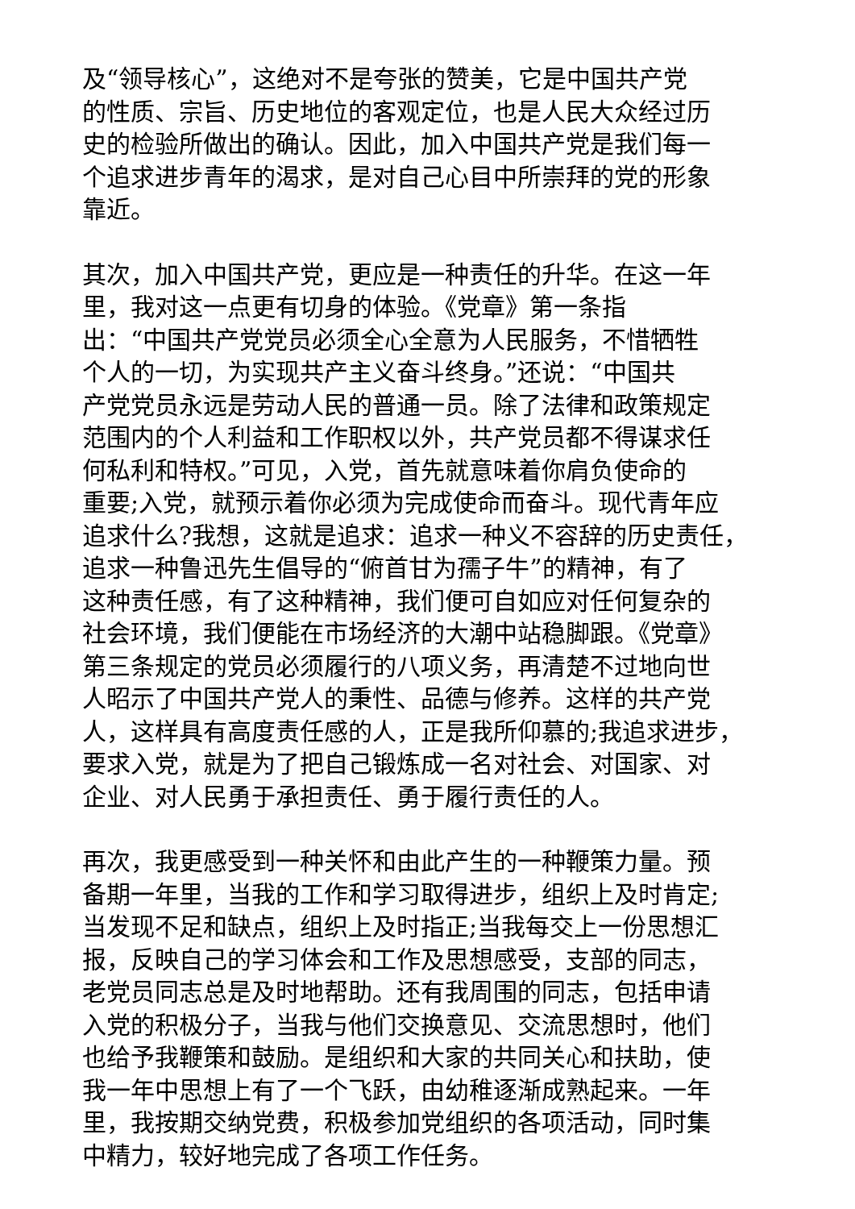及“领导核心”，这绝对不是夸张的赞美，它是中国共产党
的性质、宗旨、历史地位的客观定位，也是人民大众经过历
史的检验所做出的确认。因此，加入中国共产党是我们每一
个追求进步青年的渴求，是对自己心目中所崇拜的党的形象
靠近。
其次，加入中国共产党，更应是一种责任的升华。在这一年
里，我对这一点更有切身的体验。《党章》第一条指
出：“中国共产党党员必须全心全意为人民服务，不惜牺牲
个人的一切，为实现共产主义奋斗终身。”还说：“中国共
产党党员永远是劳动人民的普通一员。除了法律和政策规定
范围内的个人利益和工作职权以外，共产党员都不得谋求任
何私利和特权。”可见，入党，首先就意味着你肩负使命的
重要;入党，就预示着你必须为完成使命而奋斗。现代青年应
追求什么?我想，这就是追求：追求一种义不容辞的历史责任，
追求一种鲁迅先生倡导的“俯首甘为孺子牛”的精神，有了
这种责任感，有了这种精神，我们便可自如应对任何复杂的
社会环境，我们便能在市场经济的大潮中站稳脚跟。《党章》
第三条规定的党员必须履行的八项义务，再清楚不过地向世
人昭示了中国共产党人的秉性、品德与修养。这样的共产党
人，这样具有高度责任感的人，正是我所仰慕的;我追求进步，
要求入党，就是为了把自己锻炼成一名对社会、对国家、对
企业、对人民勇于承担责任、勇于履行责任的人。
再次，我更感受到一种关怀和由此产生的一种鞭策力量。预
备期一年里，当我的工作和学习取得进步，组织上及时肯定;
当发现不足和缺点，组织上及时指正;当我每交上一份思想汇
报，反映自己的学习体会和工作及思想感受，支部的同志，
老党员同志总是及时地帮助。还有我周围的同志，包括申请
入党的积极分子，当我与他们交换意见、交流思想时，他们
也给予我鞭策和鼓励。是组织和大家的共同关心和扶助，使
我一年中思想上有了一个飞跃，由幼稚逐渐成熟起来。一年
里，我按期交纳党费，积极参加党组织的各项活动，同时集
中精力，较好地完成了各项工作任务。